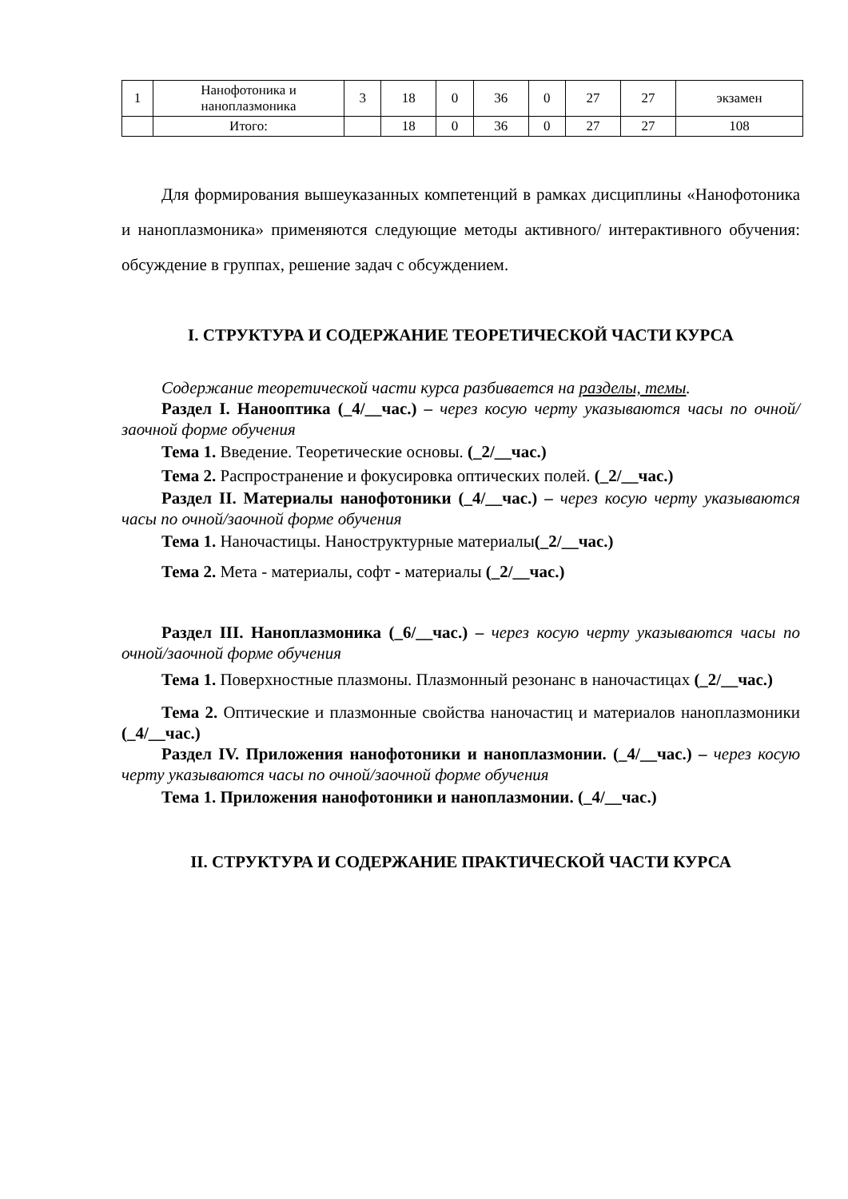| 1 | Нанофотоника и наноплазмоника | 3 | 18 | 0 | 36 | 0 | 27 | 27 | экзамен |
| | Итого: | | 18 | 0 | 36 | 0 | 27 | 27 | 108 |
Для формирования вышеуказанных компетенций в рамках дисциплины «Нанофотоника и наноплазмоника» применяются следующие методы активного/ интерактивного обучения: обсуждение в группах, решение задач с обсуждением.
I. СТРУКТУРА И СОДЕРЖАНИЕ ТЕОРЕТИЧЕСКОЙ ЧАСТИ КУРСА
Содержание теоретической части курса разбивается на разделы, темы.
Раздел I. Нанооптика (_4/__час.) – через косую черту указываются часы по очной/заочной форме обучения
Тема 1. Введение. Теоретические основы. (_2/__час.)
Тема 2. Распространение и фокусировка оптических полей. (_2/__час.)
Раздел II. Материалы нанофотоники (_4/__час.) – через косую черту указываются часы по очной/заочной форме обучения
Тема 1. Наночастицы. Наноструктурные материалы(_2/__час.)
Тема 2. Мета - материалы, софт - материалы (_2/__час.)
Раздел III. Наноплазмоника (_6/__час.) – через косую черту указываются часы по очной/заочной форме обучения
Тема 1. Поверхностные плазмоны. Плазмонный резонанс в наночастицах (_2/__час.)
Тема 2. Оптические и плазмонные свойства наночастиц и материалов наноплазмоники (_4/__час.)
Раздел IV. Приложения нанофотоники и наноплазмонии. (_4/__час.) – через косую черту указываются часы по очной/заочной форме обучения
Тема 1. Приложения нанофотоники и наноплазмонии. (_4/__час.)
II. СТРУКТУРА И СОДЕРЖАНИЕ ПРАКТИЧЕСКОЙ ЧАСТИ КУРСА